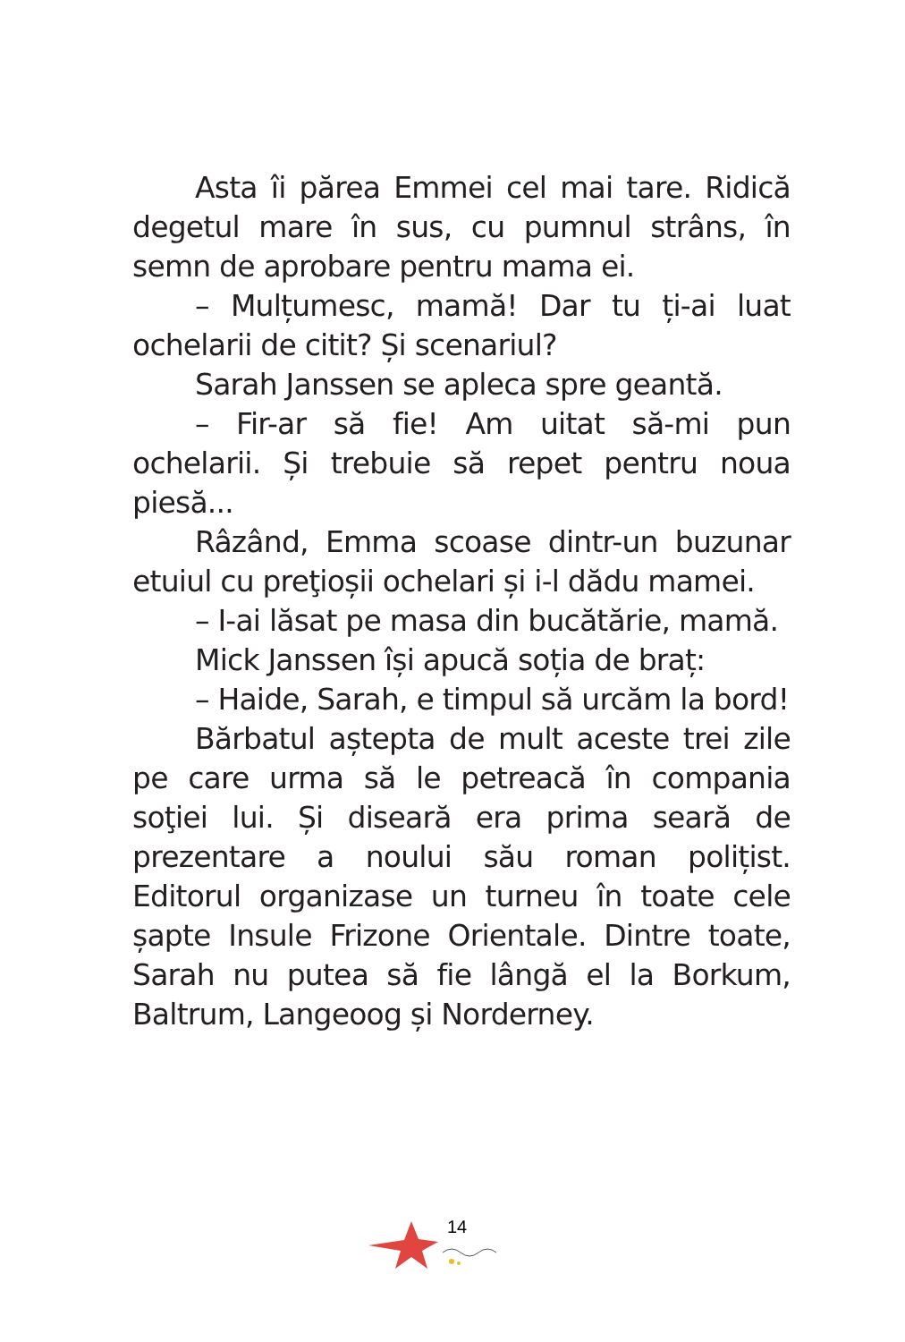Asta îi părea Emmei cel mai tare. Ridică degetul mare în sus, cu pumnul strâns, în semn de aprobare pentru mama ei.
– Mulțumesc, mamă! Dar tu ți-ai luat ochelarii de citit? Și scenariul?
Sarah Janssen se apleca spre geantă.
– Fir-ar să fie! Am uitat să-mi pun ochelarii. Și trebuie să repet pentru noua piesă...
Râzând, Emma scoase dintr-un buzunar etuiul cu preţioșii ochelari și i-l dădu mamei.
– I-ai lăsat pe masa din bucătărie, mamă.
Mick Janssen își apucă soția de braț:
– Haide, Sarah, e timpul să urcăm la bord!
Bărbatul aștepta de mult aceste trei zile pe care urma să le petreacă în compania soţiei lui. Și diseară era prima seară de prezentare a noului său roman polițist. Editorul organizase un turneu în toate cele șapte Insule Frizone Orientale. Dintre toate, Sarah nu putea să fie lângă el la Borkum, Baltrum, Langeoog și Norderney.
14